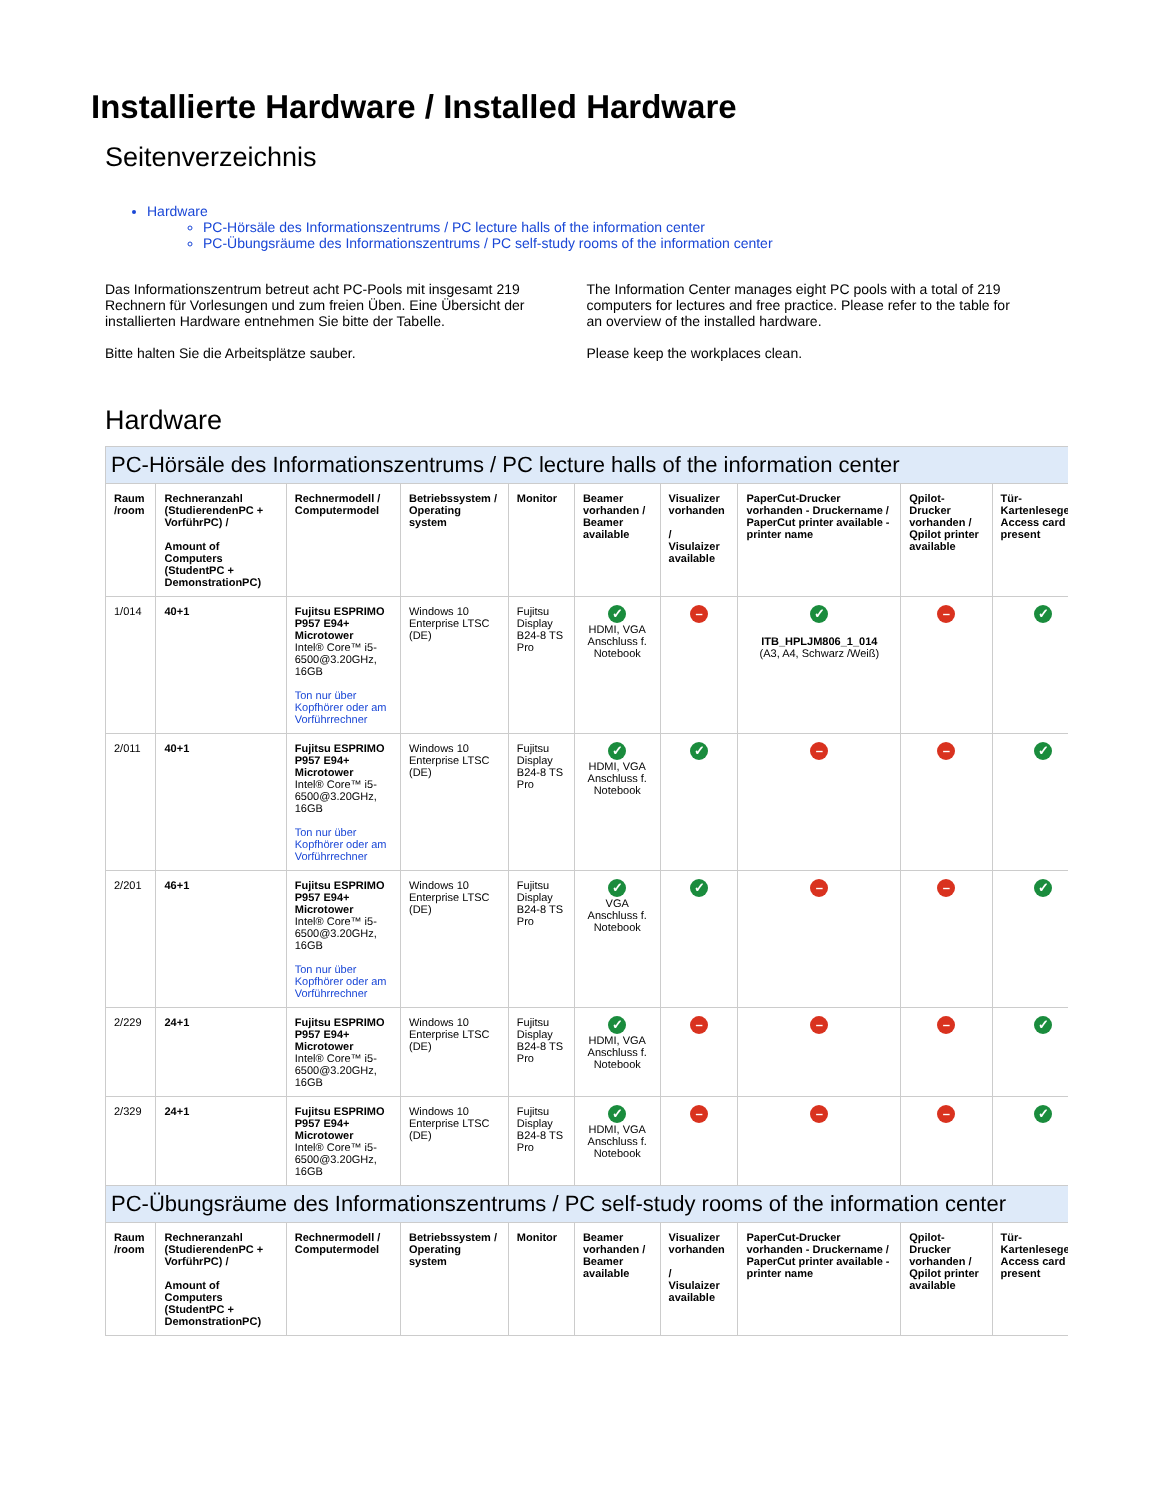Installierte Hardware / Installed Hardware
Seitenverzeichnis
Hardware
PC-Hörsäle des Informationszentrums / PC lecture halls of the information center
PC-Übungsräume des Informationszentrums / PC self-study rooms of the information center
Das Informationszentrum betreut acht PC-Pools mit insgesamt 219 Rechnern für Vorlesungen und zum freien Üben. Eine Übersicht der installierten Hardware entnehmen Sie bitte der Tabelle.
Bitte halten Sie die Arbeitsplätze sauber.
The Information Center manages eight PC pools with a total of 219 computers for lectures and free practice. Please refer to the table for an overview of the installed hardware.
Please keep the workplaces clean.
Hardware
| PC-Hörsäle des Informationszentrums / PC lecture halls of the information center | | | | | | | | | |
| Raum /room | Rechneranzahl (StudierendenPC + VorführPC) / Amount of Computers (StudentPC + DemonstrationPC) | Rechnermodell / Computermodel | Betriebssystem / Operating system | Monitor | Beamer vorhanden / Beamer available | Visualizer vorhanden / Visulaizer available | PaperCut-Drucker vorhanden - Druckername / PaperCut printer available - printer name | Qpilot-Drucker vorhanden / Qpilot printer available | Tür-Kartenleseger / Access card present |
| 1/014 | 40+1 | Fujitsu ESPRIMO P957 E94+ Microtower Intel® Core™ i5-6500@3.20GHz, 16GB Ton nur über Kopfhörer oder am Vorführrechner | Windows 10 Enterprise LTSC (DE) | Fujitsu Display B24-8 TS Pro | ✓ HDMI, VGA Anschluss f. Notebook | – | ✓ ITB_HPLJM806_1_014 (A3, A4, Schwarz /Weiß) | – | ✓ |
| 2/011 | 40+1 | Fujitsu ESPRIMO P957 E94+ Microtower Intel® Core™ i5-6500@3.20GHz, 16GB Ton nur über Kopfhörer oder am Vorführrechner | Windows 10 Enterprise LTSC (DE) | Fujitsu Display B24-8 TS Pro | ✓ HDMI, VGA Anschluss f. Notebook | ✓ | – | – | ✓ |
| 2/201 | 46+1 | Fujitsu ESPRIMO P957 E94+ Microtower Intel® Core™ i5-6500@3.20GHz, 16GB Ton nur über Kopfhörer oder am Vorführrechner | Windows 10 Enterprise LTSC (DE) | Fujitsu Display B24-8 TS Pro | ✓ VGA Anschluss f. Notebook | ✓ | – | – | ✓ |
| 2/229 | 24+1 | Fujitsu ESPRIMO P957 E94+ Microtower Intel® Core™ i5-6500@3.20GHz, 16GB | Windows 10 Enterprise LTSC (DE) | Fujitsu Display B24-8 TS Pro | ✓ HDMI, VGA Anschluss f. Notebook | – | – | – | ✓ |
| 2/329 | 24+1 | Fujitsu ESPRIMO P957 E94+ Microtower Intel® Core™ i5-6500@3.20GHz, 16GB | Windows 10 Enterprise LTSC (DE) | Fujitsu Display B24-8 TS Pro | ✓ HDMI, VGA Anschluss f. Notebook | – | – | – | ✓ |
| PC-Übungsräume des Informationszentrums / PC self-study rooms of the information center | | | | | | | | | |
| Raum /room | Rechneranzahl (StudierendenPC + VorführPC) / Amount of Computers (StudentPC + DemonstrationPC) | Rechnermodell / Computermodel | Betriebssystem / Operating system | Monitor | Beamer vorhanden / Beamer available | Visualizer vorhanden / Visulaizer available | PaperCut-Drucker vorhanden - Druckername / PaperCut printer available - printer name | Qpilot-Drucker vorhanden / Qpilot printer available | Tür-Kartenleseger / Access card present |